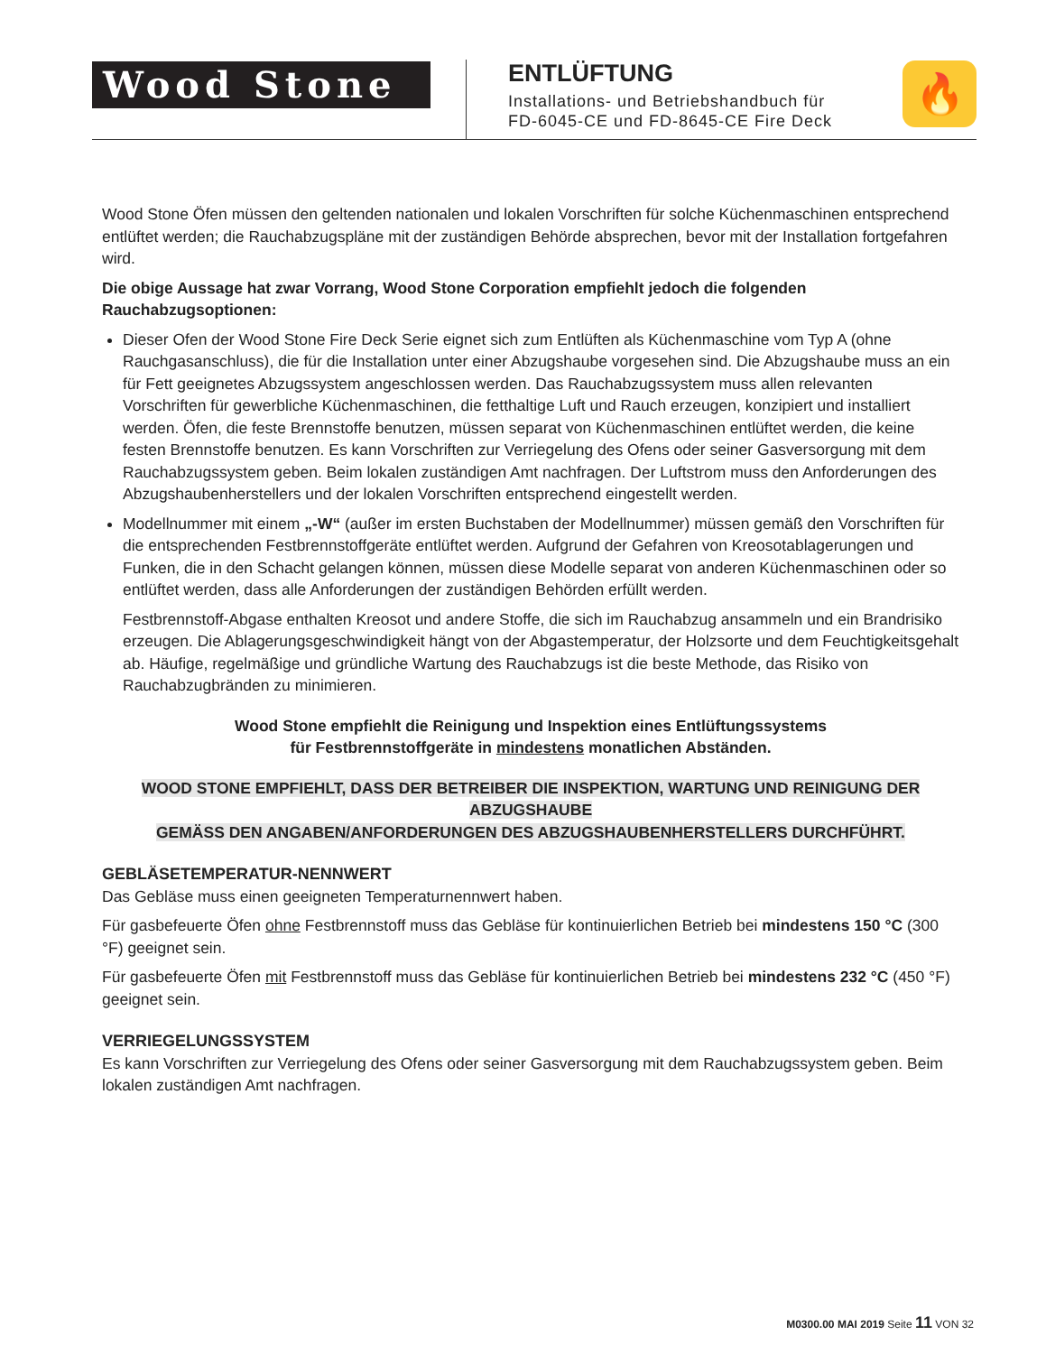Wood Stone
ENTLÜFTUNG
Installations- und Betriebshandbuch für
FD-6045-CE und FD-8645-CE Fire Deck
🔥
Wood Stone Öfen müssen den geltenden nationalen und lokalen Vorschriften für solche Küchenmaschinen entsprechend entlüftet werden; die Rauchabzugspläne mit der zuständigen Behörde absprechen, bevor mit der Installation fortgefahren wird.
Die obige Aussage hat zwar Vorrang, Wood Stone Corporation empfiehlt jedoch die folgenden Rauchabzugsoptionen:
Dieser Ofen der Wood Stone Fire Deck Serie eignet sich zum Entlüften als Küchenmaschine vom Typ A (ohne Rauchgasanschluss), die für die Installation unter einer Abzugshaube vorgesehen sind. Die Abzugshaube muss an ein für Fett geeignetes Abzugssystem angeschlossen werden. Das Rauchabzugssystem muss allen relevanten Vorschriften für gewerbliche Küchenmaschinen, die fetthaltige Luft und Rauch erzeugen, konzipiert und installiert werden. Öfen, die feste Brennstoffe benutzen, müssen separat von Küchenmaschinen entlüftet werden, die keine festen Brennstoffe benutzen. Es kann Vorschriften zur Verriegelung des Ofens oder seiner Gasversorgung mit dem Rauchabzugssystem geben. Beim lokalen zuständigen Amt nachfragen. Der Luftstrom muss den Anforderungen des Abzugshaubenherstellers und der lokalen Vorschriften entsprechend eingestellt werden.
Modellnummer mit einem „-W“ (außer im ersten Buchstaben der Modellnummer) müssen gemäß den Vorschriften für die entsprechenden Festbrennstoffgeräte entlüftet werden. Aufgrund der Gefahren von Kreosotablagerungen und Funken, die in den Schacht gelangen können, müssen diese Modelle separat von anderen Küchenmaschinen oder so entlüftet werden, dass alle Anforderungen der zuständigen Behörden erfüllt werden.
Festbrennstoff-Abgase enthalten Kreosot und andere Stoffe, die sich im Rauchabzug ansammeln und ein Brandrisiko erzeugen. Die Ablagerungsgeschwindigkeit hängt von der Abgastemperatur, der Holzsorte und dem Feuchtigkeitsgehalt ab. Häufige, regelmäßige und gründliche Wartung des Rauchabzugs ist die beste Methode, das Risiko von Rauchabzugbränden zu minimieren.
Wood Stone empfiehlt die Reinigung und Inspektion eines Entlüftungssystems
für Festbrennstoffgeräte in mindestens monatlichen Abständen.
WOOD STONE EMPFIEHLT, DASS DER BETREIBER DIE INSPEKTION, WARTUNG UND REINIGUNG DER ABZUGSHAUBE
GEMÄSS DEN ANGABEN/ANFORDERUNGEN DES ABZUGSHAUBENHERSTELLERS DURCHFÜHRT.
GEBLÄSETEMPERATUR-NENNWERT
Das Gebläse muss einen geeigneten Temperaturnennwert haben.
Für gasbefeuerte Öfen ohne Festbrennstoff muss das Gebläse für kontinuierlichen Betrieb bei mindestens 150 °C (300 °F) geeignet sein.
Für gasbefeuerte Öfen mit Festbrennstoff muss das Gebläse für kontinuierlichen Betrieb bei mindestens 232 °C (450 °F) geeignet sein.
VERRIEGELUNGSSYSTEM
Es kann Vorschriften zur Verriegelung des Ofens oder seiner Gasversorgung mit dem Rauchabzugssystem geben. Beim lokalen zuständigen Amt nachfragen.
M0300.00 MAI 2019 Seite 11 VON 32